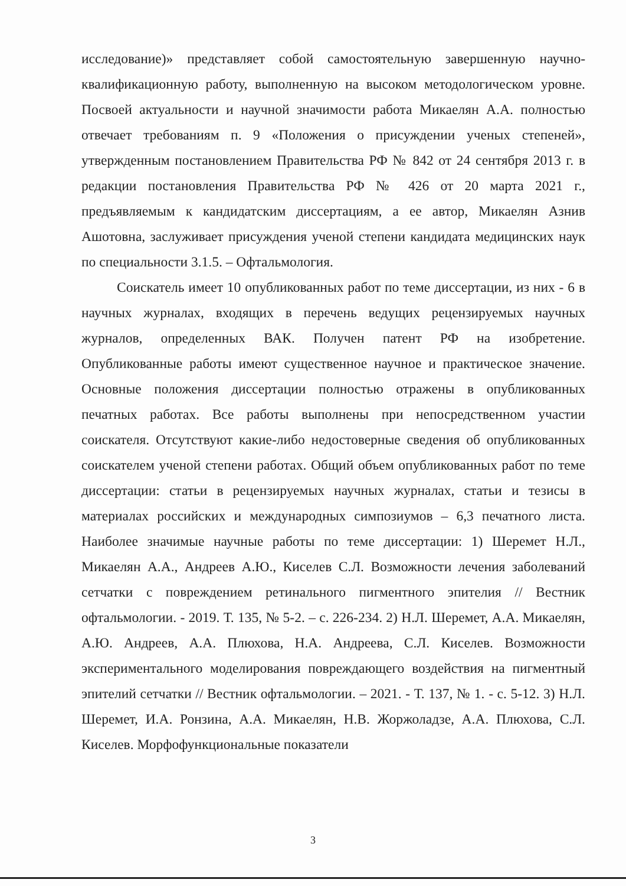исследование)» представляет собой самостоятельную завершенную научно-квалификационную работу, выполненную на высоком методологическом уровне. Посвоей актуальности и научной значимости работа Микаелян А.А. полностью отвечает требованиям п. 9 «Положения о присуждении ученых степеней», утвержденным постановлением Правительства РФ № 842 от 24 сентября 2013 г. в редакции постановления Правительства РФ № 426 от 20 марта 2021 г., предъявляемым к кандидатским диссертациям, а ее автор, Микаелян Азнив Ашотовна, заслуживает присуждения ученой степени кандидата медицинских наук по специальности 3.1.5. – Офтальмология.
Соискатель имеет 10 опубликованных работ по теме диссертации, из них - 6 в научных журналах, входящих в перечень ведущих рецензируемых научных журналов, определенных ВАК. Получен патент РФ на изобретение. Опубликованные работы имеют существенное научное и практическое значение. Основные положения диссертации полностью отражены в опубликованных печатных работах. Все работы выполнены при непосредственном участии соискателя. Отсутствуют какие-либо недостоверные сведения об опубликованных соискателем ученой степени работах. Общий объем опубликованных работ по теме диссертации: статьи в рецензируемых научных журналах, статьи и тезисы в материалах российских и международных симпозиумов – 6,3 печатного листа. Наиболее значимые научные работы по теме диссертации: 1) Шеремет Н.Л., Микаелян А.А., Андреев А.Ю., Киселев С.Л. Возможности лечения заболеваний сетчатки с повреждением ретинального пигментного эпителия // Вестник офтальмологии. - 2019. Т. 135, № 5-2. – с. 226-234. 2) Н.Л. Шеремет, А.А. Микаелян, А.Ю. Андреев, А.А. Плюхова, Н.А. Андреева, С.Л. Киселев. Возможности экспериментального моделирования повреждающего воздействия на пигментный эпителий сетчатки // Вестник офтальмологии. – 2021. - Т. 137, № 1. - с. 5-12. 3) Н.Л. Шеремет, И.А. Ронзина, А.А. Микаелян, Н.В. Жоржоладзе, А.А. Плюхова, С.Л. Киселев. Морфофункциональные показатели
3